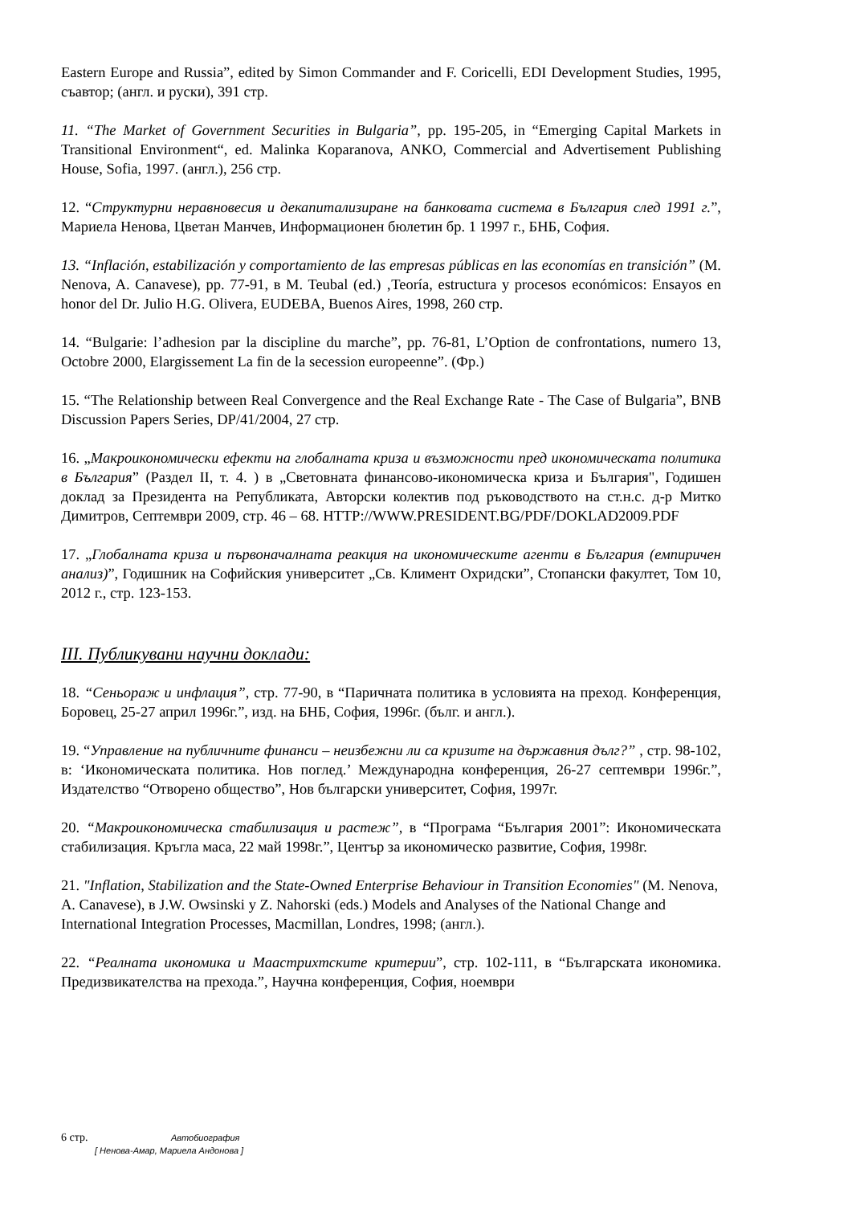Eastern Europe and Russia”, edited by Simon Commander and F. Coricelli, EDI Development Studies, 1995, съавтор; (англ. и руски), 391 стр.
11. “The Market of Government Securities in Bulgaria”, pp. 195-205, in “Emerging Capital Markets in Transitional Environment“, ed. Malinka Koparanova, ANKO, Commercial and Advertisement Publishing House, Sofia, 1997. (англ.), 256 стр.
12. “Структурни неравновесия и декапитализиране на банковата система в България след 1991 г.”, Мариела Ненова, Цветан Манчев, Информационен бюлетин бр. 1 1997 г., БНБ, София.
13. “Inflación, estabilización y comportamiento de las empresas públicas en las economías en transición” (M. Nenova, A. Canavese), pp. 77-91, в M. Teubal (ed.) ‚Teoría, estructura y procesos económicos: Ensayos en honor del Dr. Julio H.G. Olivera, EUDEBA, Buenos Aires, 1998, 260 стр.
14. “Bulgarie: l’adhesion par la discipline du marche”, pp. 76-81, L’Option de confrontations, numero 13, Octobre 2000, Elargissement La fin de la secession europeenne”. (Фр.)
15. “The Relationship between Real Convergence and the Real Exchange Rate - The Case of Bulgaria”, BNB Discussion Papers Series, DP/41/2004, 27 стр.
16. „Макроикономически ефекти на глобалната криза и възможности пред икономическата политика в България” (Раздел II, т. 4. ) в „Световната финансово-икономическа криза и България", Годишен доклад за Президента на Републиката, Авторски колектив под ръководството на ст.н.с. д-р Митко Димитров, Септември 2009, стр. 46 – 68. HTTP://WWW.PRESIDENT.BG/PDF/DOKLAD2009.PDF
17. „Глобалната криза и първоначалната реакция на икономическите агенти в България (емпиричен анализ)”, Годишник на Софийския университет „Св. Климент Охридски”, Стопански факултет, Том 10, 2012 г., стр. 123-153.
III. Публикувани научни доклади:
18. “Сеньораж и инфлация”, стр. 77-90, в “Паричната политика в условията на преход. Конференция, Боровец, 25-27 април 1996г.”, изд. на БНБ, София, 1996г. (бълг. и англ.).
19. “Управление на публичните финанси – неизбежни ли са кризите на държавния дълг?” , стр. 98-102, в: ‘Икономическата политика. Нов поглед.’ Международна конференция, 26-27 септември 1996г.”, Издателство “Отворено общество”, Нов български университет, София, 1997г.
20. “Макроикономическа стабилизация и растеж”, в “Програма “България 2001”: Икономическата стабилизация. Кръгла маса, 22 май 1998г.”, Център за икономическо развитие, София, 1998г.
21. "Inflation, Stabilization and the State-Owned Enterprise Behaviour in Transition Economies" (M. Nenova, A. Canavese), в J.W. Owsinski y Z. Nahorski (eds.) Models and Analyses of the National Change and International Integration Processes, Macmillan, Londres, 1998; (англ.).
22. “Реалната икономика и Маастрихтските критерии”, стр. 102-111, в “Българската икономика. Предизвикателства на прехода.”, Научна конференция, София, ноември
6 стр. Автобиография
[ Ненова-Амар, Мариела Андонова ]